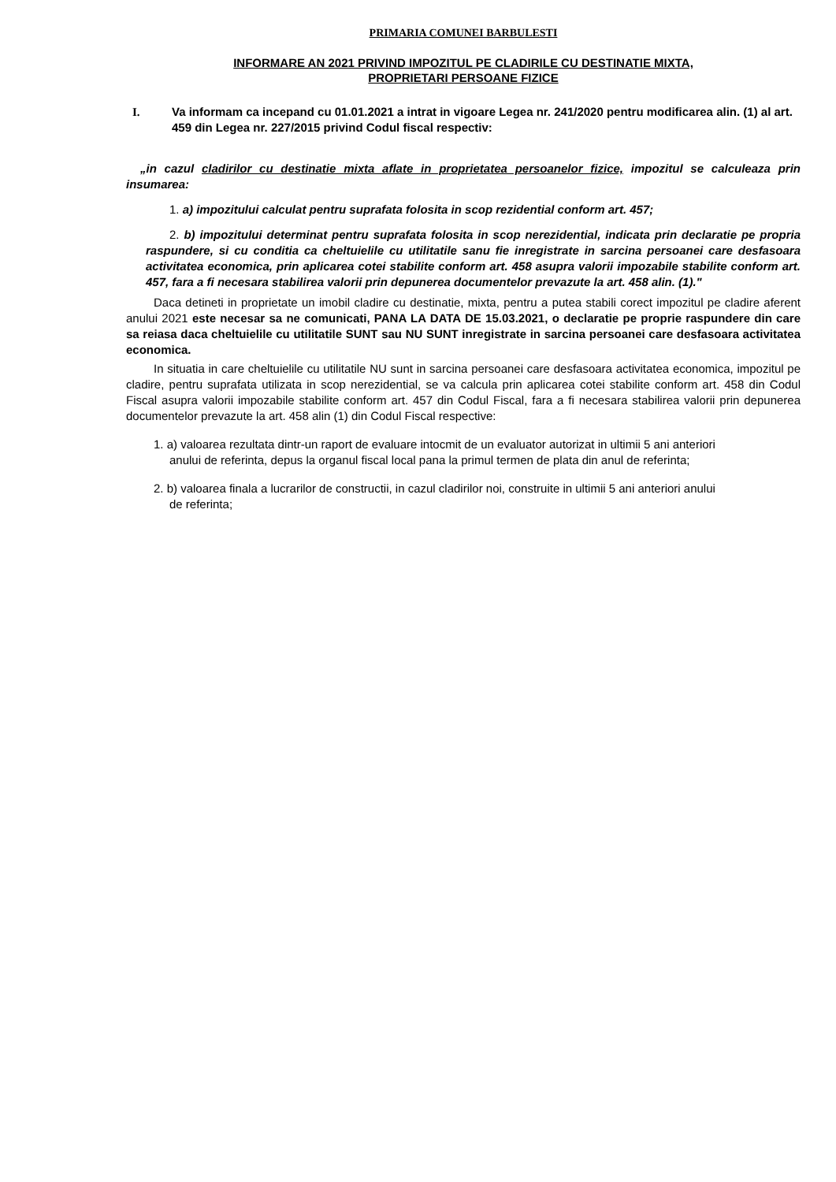PRIMARIA COMUNEI BARBULESTI
INFORMARE AN 2021 PRIVIND IMPOZITUL PE CLADIRILE CU DESTINATIE MIXTA,
PROPRIETARI PERSOANE FIZICE
I. Va informam ca incepand cu 01.01.2021 a intrat in vigoare Legea nr. 241/2020 pentru modificarea alin. (1) al art. 459 din Legea nr. 227/2015 privind Codul fiscal respectiv:
„in cazul cladirilor cu destinatie mixta aflate in proprietatea persoanelor fizice, impozitul se calculeaza prin insumarea:
1. a) impozitului calculat pentru suprafata folosita in scop rezidential conform art. 457;
2. b) impozitului determinat pentru suprafata folosita in scop nerezidential, indicata prin declaratie pe propria raspundere, si cu conditia ca cheltuielile cu utilitatile sanu fie inregistrate in sarcina persoanei care desfasoara activitatea economica, prin aplicarea cotei stabilite conform art. 458 asupra valorii impozabile stabilite conform art. 457, fara a fi necesara stabilirea valorii prin depunerea documentelor prevazute la art. 458 alin. (1)."
Daca detineti in proprietate un imobil cladire cu destinatie, mixta, pentru a putea stabili corect impozitul pe cladire aferent anului 2021 este necesar sa ne comunicati, PANA LA DATA DE 15.03.2021, o declaratie pe proprie raspundere din care sa reiasa daca cheltuielile cu utilitatile SUNT sau NU SUNT inregistrate in sarcina persoanei care desfasoara activitatea economica.
In situatia in care cheltuielile cu utilitatile NU sunt in sarcina persoanei care desfasoara activitatea economica, impozitul pe cladire, pentru suprafata utilizata in scop nerezidential, se va calcula prin aplicarea cotei stabilite conform art. 458 din Codul Fiscal asupra valorii impozabile stabilite conform art. 457 din Codul Fiscal, fara a fi necesara stabilirea valorii prin depunerea documentelor prevazute la art. 458 alin (1) din Codul Fiscal respective:
1. a) valoarea rezultata dintr-un raport de evaluare intocmit de un evaluator autorizat in ultimii 5 ani anteriori
anului de referinta, depus la organul fiscal local pana la primul termen de plata din anul de referinta;
2. b) valoarea finala a lucrarilor de constructii, in cazul cladirilor noi, construite in ultimii 5 ani anteriori anului
de referinta;